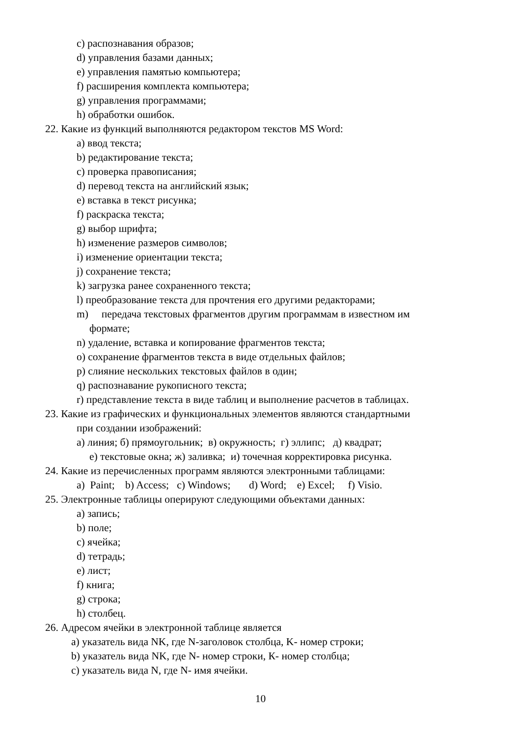c) распознавания образов;
d) управления базами данных;
e) управления памятью компьютера;
f) расширения комплекта компьютера;
g) управления программами;
h) обработки ошибок.
22. Какие из функций выполняются редактором текстов MS Word:
a) ввод текста;
b) редактирование текста;
c) проверка правописания;
d) перевод текста на английский язык;
e) вставка в текст рисунка;
f) раскраска текста;
g) выбор шрифта;
h) изменение размеров символов;
i) изменение ориентации текста;
j) сохранение текста;
k) загрузка ранее сохраненного текста;
l) преобразование текста для прочтения его другими редакторами;
m) передача текстовых фрагментов другим программам в известном им
формате;
n) удаление, вставка и копирование фрагментов текста;
o) сохранение фрагментов текста в виде отдельных файлов;
p) слияние нескольких текстовых файлов в один;
q) распознавание рукописного текста;
r) представление текста в виде таблиц и выполнение расчетов в таблицах.
23. Какие из графических и функциональных элементов являются стандартными
при создании изображений:
а) линия; б) прямоугольник; в) окружность; г) эллипс; д) квадрат;
е) текстовые окна; ж) заливка; и) точечная корректировка рисунка.
24. Какие из перечисленных программ являются электронными таблицами:
a) Paint; b) Access; c) Windows; d) Word; e) Excel; f) Visio.
25. Электронные таблицы оперируют следующими объектами данных:
a) запись;
b) поле;
c) ячейка;
d) тетрадь;
e) лист;
f) книга;
g) строка;
h) столбец.
26. Адресом ячейки в электронной таблице является
a) указатель вида NK, где N-заголовок столбца, K- номер строки;
b) указатель вида NK, где N- номер строки, К- номер столбца;
c) указатель вида N, где N- имя ячейки.
10